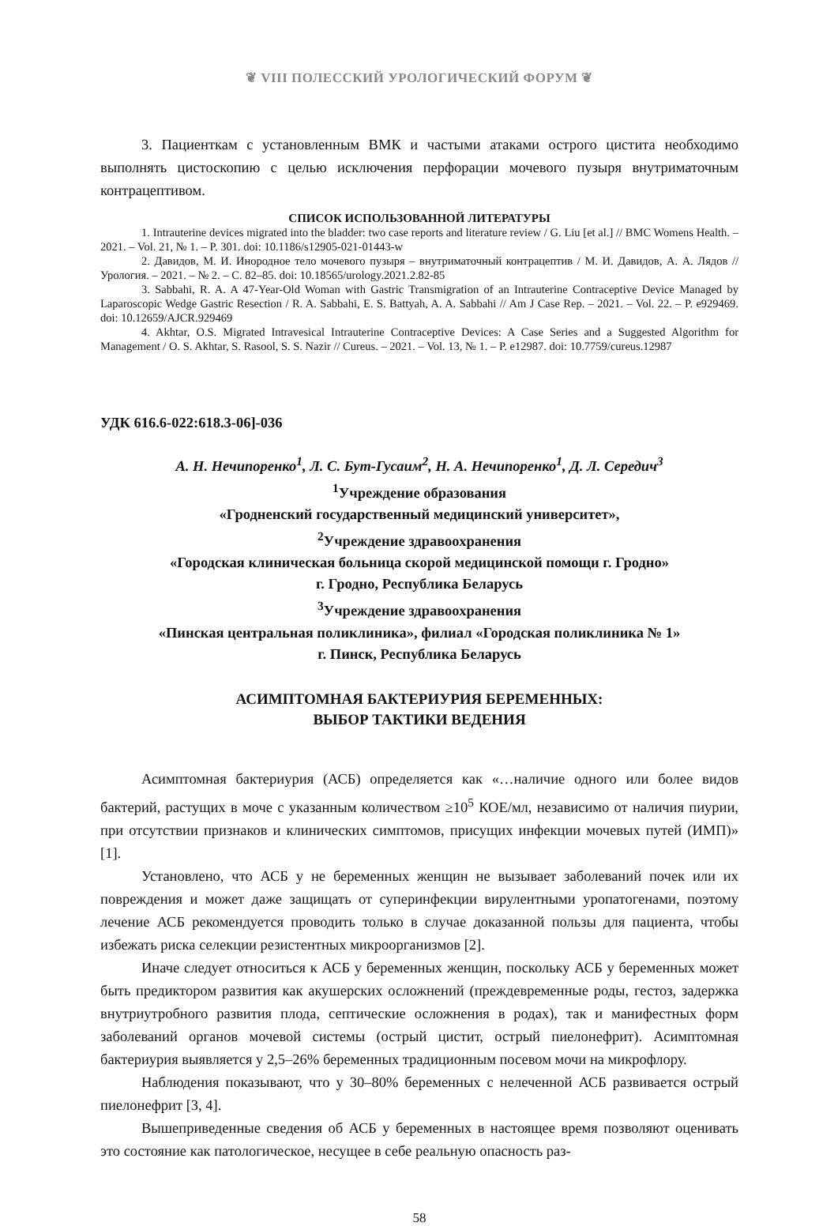❦ VIII ПОЛЕССКИЙ УРОЛОГИЧЕСКИЙ ФОРУМ ❦
3. Пациенткам с установленным ВМК и частыми атаками острого цистита необходимо выполнять цистоскопию с целью исключения перфорации мочевого пузыря внутриматочным контрацептивом.
СПИСОК ИСПОЛЬЗОВАННОЙ ЛИТЕРАТУРЫ
1. Intrauterine devices migrated into the bladder: two case reports and literature review / G. Liu [et al.] // BMC Womens Health. – 2021. – Vol. 21, № 1. – P. 301. doi: 10.1186/s12905-021-01443-w
2. Давидов, М. И. Инородное тело мочевого пузыря – внутриматочный контрацептив / М. И. Давидов, А. А. Лядов // Урология. – 2021. – № 2. – С. 82–85. doi: 10.18565/urology.2021.2.82-85
3. Sabbahi, R. A. A 47-Year-Old Woman with Gastric Transmigration of an Intrauterine Contraceptive Device Managed by Laparoscopic Wedge Gastric Resection / R. A. Sabbahi, E. S. Battyah, A. A. Sabbahi // Am J Case Rep. – 2021. – Vol. 22. – P. e929469. doi: 10.12659/AJCR.929469
4. Akhtar, O.S. Migrated Intravesical Intrauterine Contraceptive Devices: A Case Series and a Suggested Algorithm for Management / O. S. Akhtar, S. Rasool, S. S. Nazir // Cureus. – 2021. – Vol. 13, № 1. – P. e12987. doi: 10.7759/cureus.12987
УДК 616.6-022:618.3-06]-036
А. Н. Нечипоренко<sup>1</sup>, Л. С. Бут-Гусаим<sup>2</sup>, Н. А. Нечипоренко<sup>1</sup>, Д. Л. Середич<sup>3</sup>
<sup>1</sup> Учреждение образования
«Гродненский государственный медицинский университет»,
<sup>2</sup> Учреждение здравоохранения
«Городская клиническая больница скорой медицинской помощи г. Гродно»
г. Гродно, Республика Беларусь
<sup>3</sup> Учреждение здравоохранения
«Пинская центральная поликлиника», филиал «Городская поликлиника № 1»
г. Пинск, Республика Беларусь
АСИМПТОМНАЯ БАКТЕРИУРИЯ БЕРЕМЕННЫХ:
ВЫБОР ТАКТИКИ ВЕДЕНИЯ
Асимптомная бактериурия (АСБ) определяется как «…наличие одного или более видов бактерий, растущих в моче с указанным количеством ≥10<sup>5</sup> КОЕ/мл, независимо от наличия пиурии, при отсутствии признаков и клинических симптомов, присущих инфекции мочевых путей (ИМП)» [1].
Установлено, что АСБ у не беременных женщин не вызывает заболеваний почек или их повреждения и может даже защищать от суперинфекции вирулентными уропатогенами, поэтому лечение АСБ рекомендуется проводить только в случае доказанной пользы для пациента, чтобы избежать риска селекции резистентных микроорганизмов [2].
Иначе следует относиться к АСБ у беременных женщин, поскольку АСБ у беременных может быть предиктором развития как акушерских осложнений (преждевременные роды, гестоз, задержка внутриутробного развития плода, септические осложнения в родах), так и манифестных форм заболеваний органов мочевой системы (острый цистит, острый пиелонефрит). Асимптомная бактериурия выявляется у 2,5–26% беременных традиционным посевом мочи на микрофлору.
Наблюдения показывают, что у 30–80% беременных с нелеченной АСБ развивается острый пиелонефрит [3, 4].
Вышеприведенные сведения об АСБ у беременных в настоящее время позволяют оценивать это состояние как патологическое, несущее в себе реальную опасность раз-
58